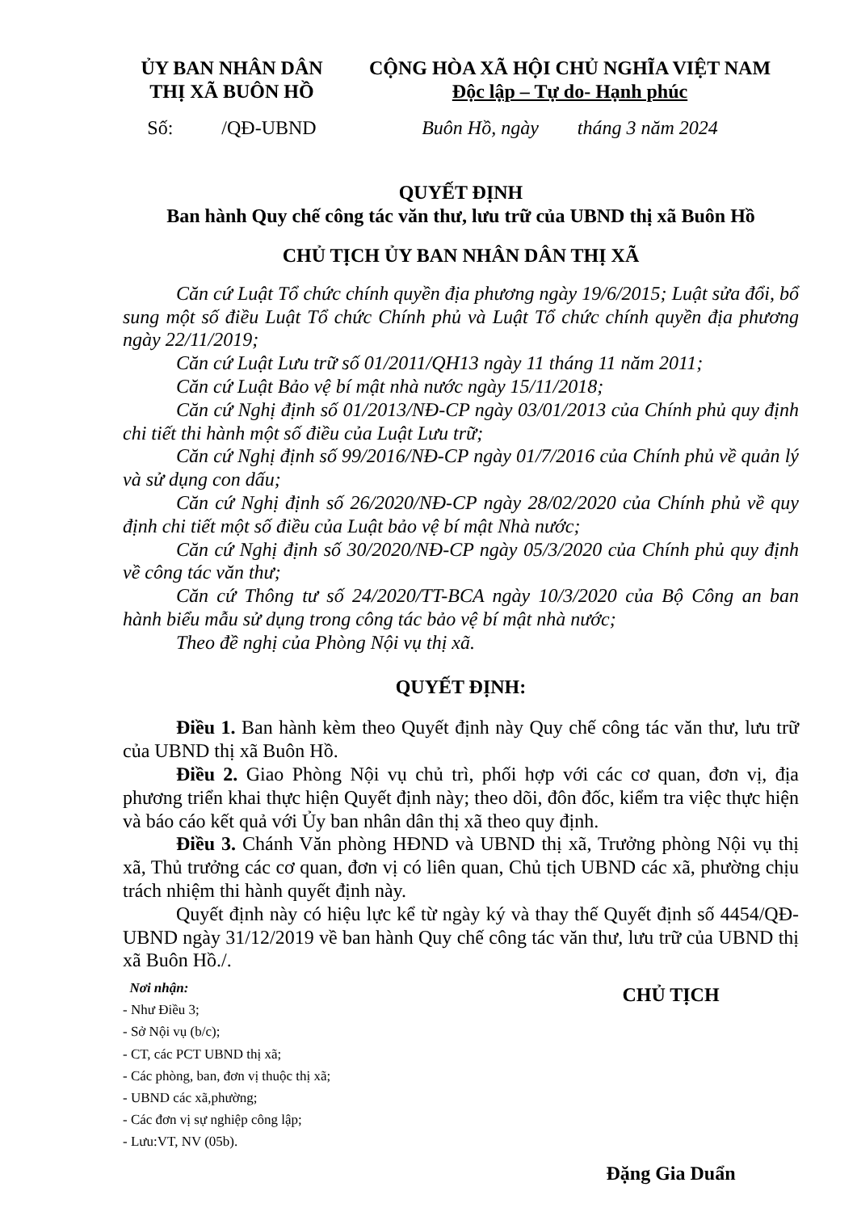ỦY BAN NHÂN DÂN
THỊ XÃ BUÔN HỒ
CỘNG HÒA XÃ HỘI CHỦ NGHĨA VIỆT NAM
Độc lập – Tự do- Hạnh phúc
Số: /QĐ-UBND
Buôn Hồ, ngày tháng 3 năm 2024
QUYẾT ĐỊNH
Ban hành Quy chế công tác văn thư, lưu trữ của UBND thị xã Buôn Hồ
CHỦ TỊCH ỦY BAN NHÂN DÂN THỊ XÃ
Căn cứ Luật Tổ chức chính quyền địa phương ngày 19/6/2015; Luật sửa đổi, bổ sung một số điều Luật Tổ chức Chính phủ và Luật Tổ chức chính quyền địa phương ngày 22/11/2019;
Căn cứ Luật Lưu trữ số 01/2011/QH13 ngày 11 tháng 11 năm 2011;
Căn cứ Luật Bảo vệ bí mật nhà nước ngày 15/11/2018;
Căn cứ Nghị định số 01/2013/NĐ-CP ngày 03/01/2013 của Chính phủ quy định chi tiết thi hành một số điều của Luật Lưu trữ;
Căn cứ Nghị định số 99/2016/NĐ-CP ngày 01/7/2016 của Chính phủ về quản lý và sử dụng con dấu;
Căn cứ Nghị định số 26/2020/NĐ-CP ngày 28/02/2020 của Chính phủ về quy định chi tiết một số điều của Luật bảo vệ bí mật Nhà nước;
Căn cứ Nghị định số 30/2020/NĐ-CP ngày 05/3/2020 của Chính phủ quy định về công tác văn thư;
Căn cứ Thông tư số 24/2020/TT-BCA ngày 10/3/2020 của Bộ Công an ban hành biểu mẫu sử dụng trong công tác bảo vệ bí mật nhà nước;
Theo đề nghị của Phòng Nội vụ thị xã.
QUYẾT ĐỊNH:
Điều 1. Ban hành kèm theo Quyết định này Quy chế công tác văn thư, lưu trữ của UBND thị xã Buôn Hồ.
Điều 2. Giao Phòng Nội vụ chủ trì, phối hợp với các cơ quan, đơn vị, địa phương triển khai thực hiện Quyết định này; theo dõi, đôn đốc, kiểm tra việc thực hiện và báo cáo kết quả với Ủy ban nhân dân thị xã theo quy định.
Điều 3. Chánh Văn phòng HĐND và UBND thị xã, Trưởng phòng Nội vụ thị xã, Thủ trưởng các cơ quan, đơn vị có liên quan, Chủ tịch UBND các xã, phường chịu trách nhiệm thi hành quyết định này.
Quyết định này có hiệu lực kể từ ngày ký và thay thế Quyết định số 4454/QĐ-UBND ngày 31/12/2019 về ban hành Quy chế công tác văn thư, lưu trữ của UBND thị xã Buôn Hồ./.
Nơi nhận:
- Như Điều 3;
- Sở Nội vụ (b/c);
- CT, các PCT UBND thị xã;
- Các phòng, ban, đơn vị thuộc thị xã;
- UBND các xã,phường;
- Các đơn vị sự nghiệp công lập;
- Lưu:VT, NV (05b).
CHỦ TỊCH
Đặng Gia Duẩn